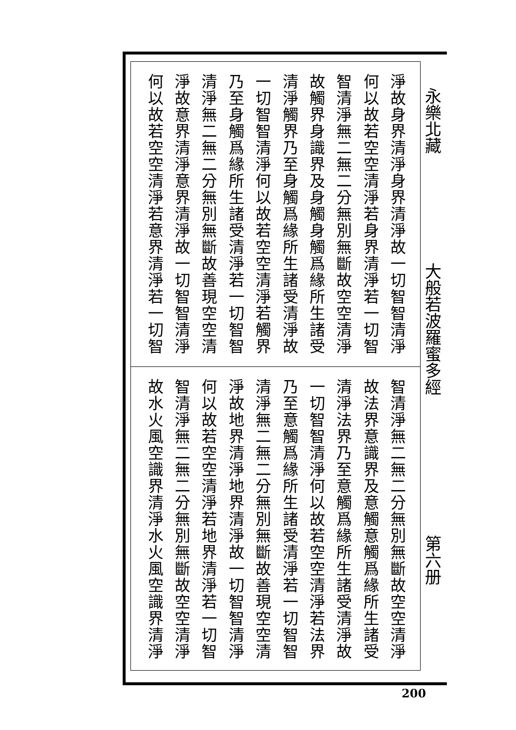淨故身界清淨身界清淨故一切智智清淨
何以故若空空清淨若身界清淨若一切智
智清淨無二無二分無別無斷故空空清淨
故觸界身識界及身觸身觸爲緣所生諸受
清淨觸界乃至身觸爲緣所生諸受清淨故
一切智智清淨何以故若空空清淨若觸界
乃至身觸爲緣所生諸受清淨若一切智智
清淨無二無二分無別無斷故善現空空清
淨故意界清淨意界清淨故一切智智清淨
何以故若空空清淨若意界清淨若一切智
智清淨無二無二分無別無斷故空空清淨
故法界意識界及意觸意觸爲緣所生諸受
清淨法界乃至意觸爲緣所生諸受清淨故
一切智智清淨何以故若空空清淨若法界
乃至意觸爲緣所生諸受清淨若一切智智
清淨無二無二分無別無斷故善現空空清
淨故地界清淨地界清淨故一切智智清淨
何以故若空空清淨若地界清淨若一切智
智清淨無二無二分無別無斷故空空清淨
故水火風空識界清淨水火風空識界清淨
永樂北藏
大般若波羅蜜多經
第六册
200